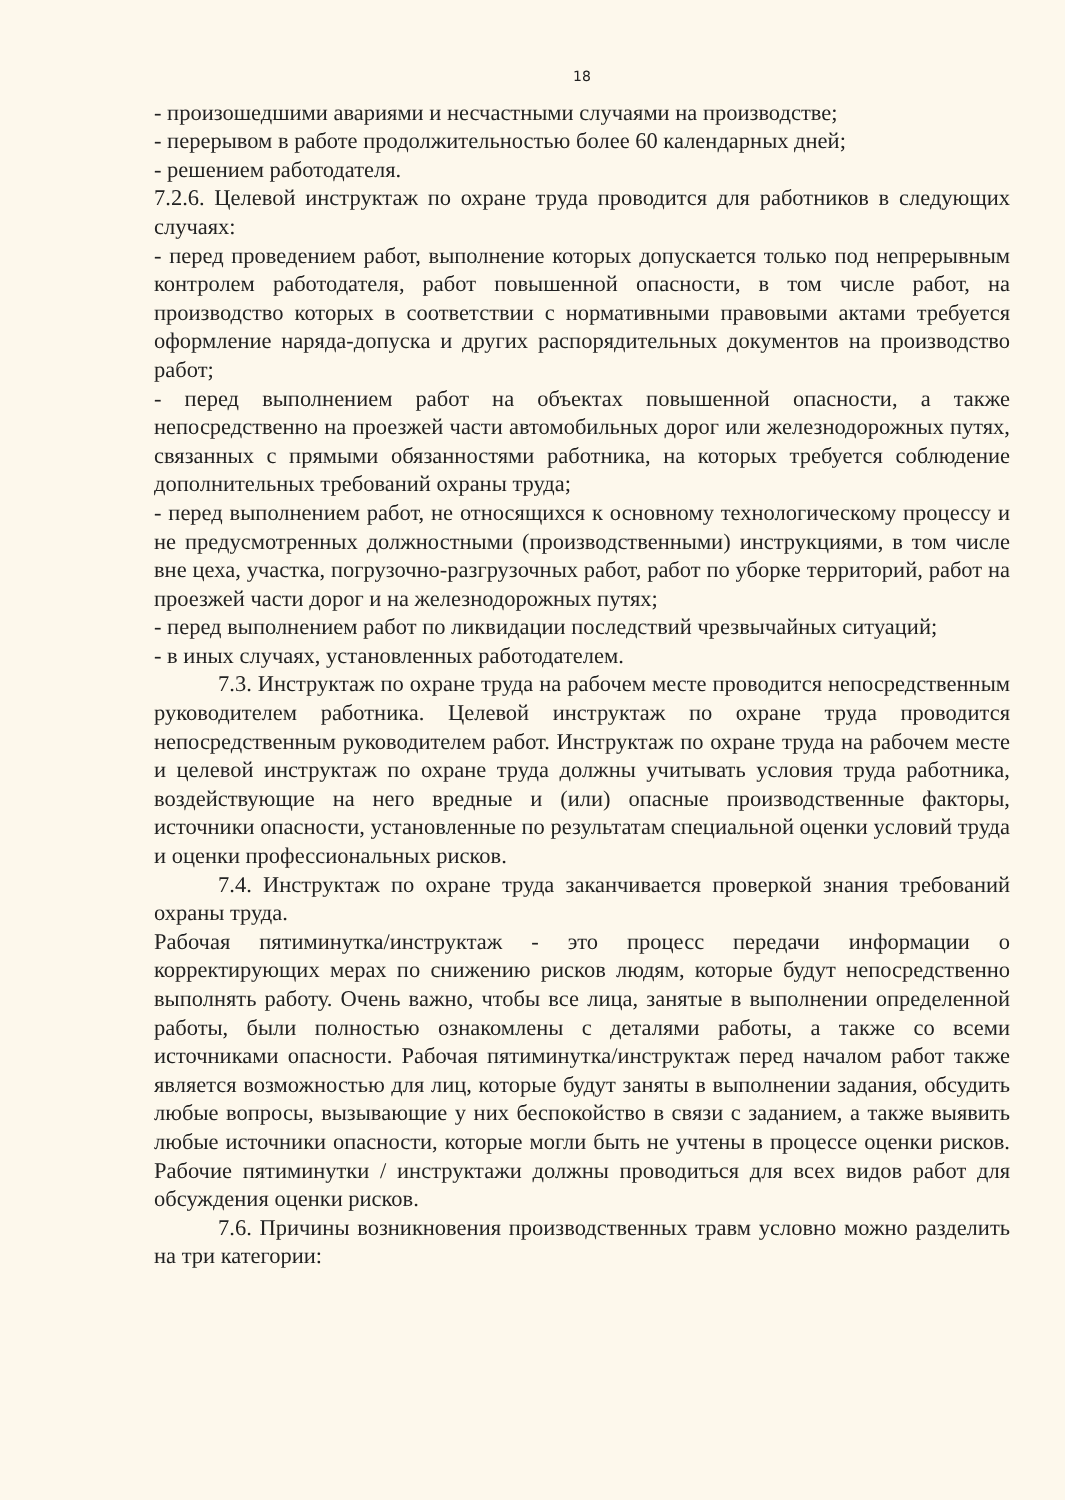18
- произошедшими авариями и несчастными случаями на производстве;
- перерывом в работе продолжительностью более 60 календарных дней;
- решением работодателя.
7.2.6. Целевой инструктаж по охране труда проводится для работников в следующих случаях:
- перед проведением работ, выполнение которых допускается только под непрерывным контролем работодателя, работ повышенной опасности, в том числе работ, на производство которых в соответствии с нормативными правовыми актами требуется оформление наряда-допуска и других распорядительных документов на производство работ;
- перед выполнением работ на объектах повышенной опасности, а также непосредственно на проезжей части автомобильных дорог или железнодорожных путях, связанных с прямыми обязанностями работника, на которых требуется соблюдение дополнительных требований охраны труда;
- перед выполнением работ, не относящихся к основному технологическому процессу и не предусмотренных должностными (производственными) инструкциями, в том числе вне цеха, участка, погрузочно-разгрузочных работ, работ по уборке территорий, работ на проезжей части дорог и на железнодорожных путях;
- перед выполнением работ по ликвидации последствий чрезвычайных ситуаций;
- в иных случаях, установленных работодателем.
7.3. Инструктаж по охране труда на рабочем месте проводится непосредственным руководителем работника. Целевой инструктаж по охране труда проводится непосредственным руководителем работ. Инструктаж по охране труда на рабочем месте и целевой инструктаж по охране труда должны учитывать условия труда работника, воздействующие на него вредные и (или) опасные производственные факторы, источники опасности, установленные по результатам специальной оценки условий труда и оценки профессиональных рисков.
7.4. Инструктаж по охране труда заканчивается проверкой знания требований охраны труда.
Рабочая пятиминутка/инструктаж - это процесс передачи информации о корректирующих мерах по снижению рисков людям, которые будут непосредственно выполнять работу. Очень важно, чтобы все лица, занятые в выполнении определенной работы, были полностью ознакомлены с деталями работы, а также со всеми источниками опасности. Рабочая пятиминутка/инструктаж перед началом работ также является возможностью для лиц, которые будут заняты в выполнении задания, обсудить любые вопросы, вызывающие у них беспокойство в связи с заданием, а также выявить любые источники опасности, которые могли быть не учтены в процессе оценки рисков. Рабочие пятиминутки / инструктажи должны проводиться для всех видов работ для обсуждения оценки рисков.
7.6. Причины возникновения производственных травм условно можно разделить на три категории: